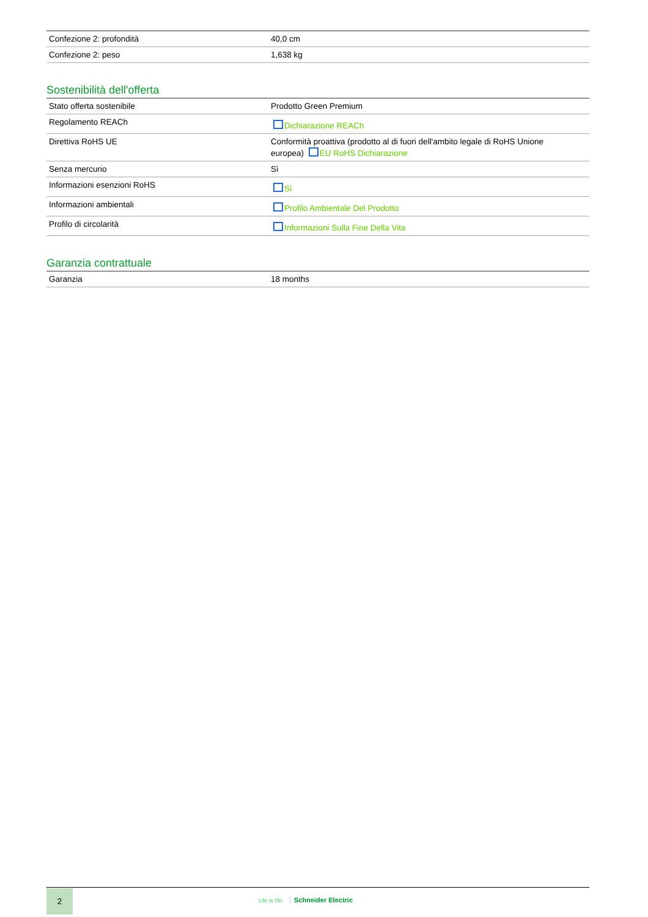| Confezione 2: profondità | 40,0 cm |
| Confezione 2: peso | 1,638 kg |
Sostenibilità dell'offerta
| Stato offerta sostenibile | Prodotto Green Premium |
| Regolamento REACh | Dichiarazione REACh |
| Direttiva RoHS UE | Conformità proattiva (prodotto al di fuori dell'ambito legale di RoHS Unione europea) EU RoHS Dichiarazione |
| Senza mercurio | Sì |
| Informazioni esenzioni RoHS | Sì |
| Informazioni ambientali | Profilo Ambientale Del Prodotto |
| Profilo di circolarità | Informazioni Sulla Fine Della Vita |
Garanzia contrattuale
| Garanzia | 18 months |
2
Life Is On Schneider Electric